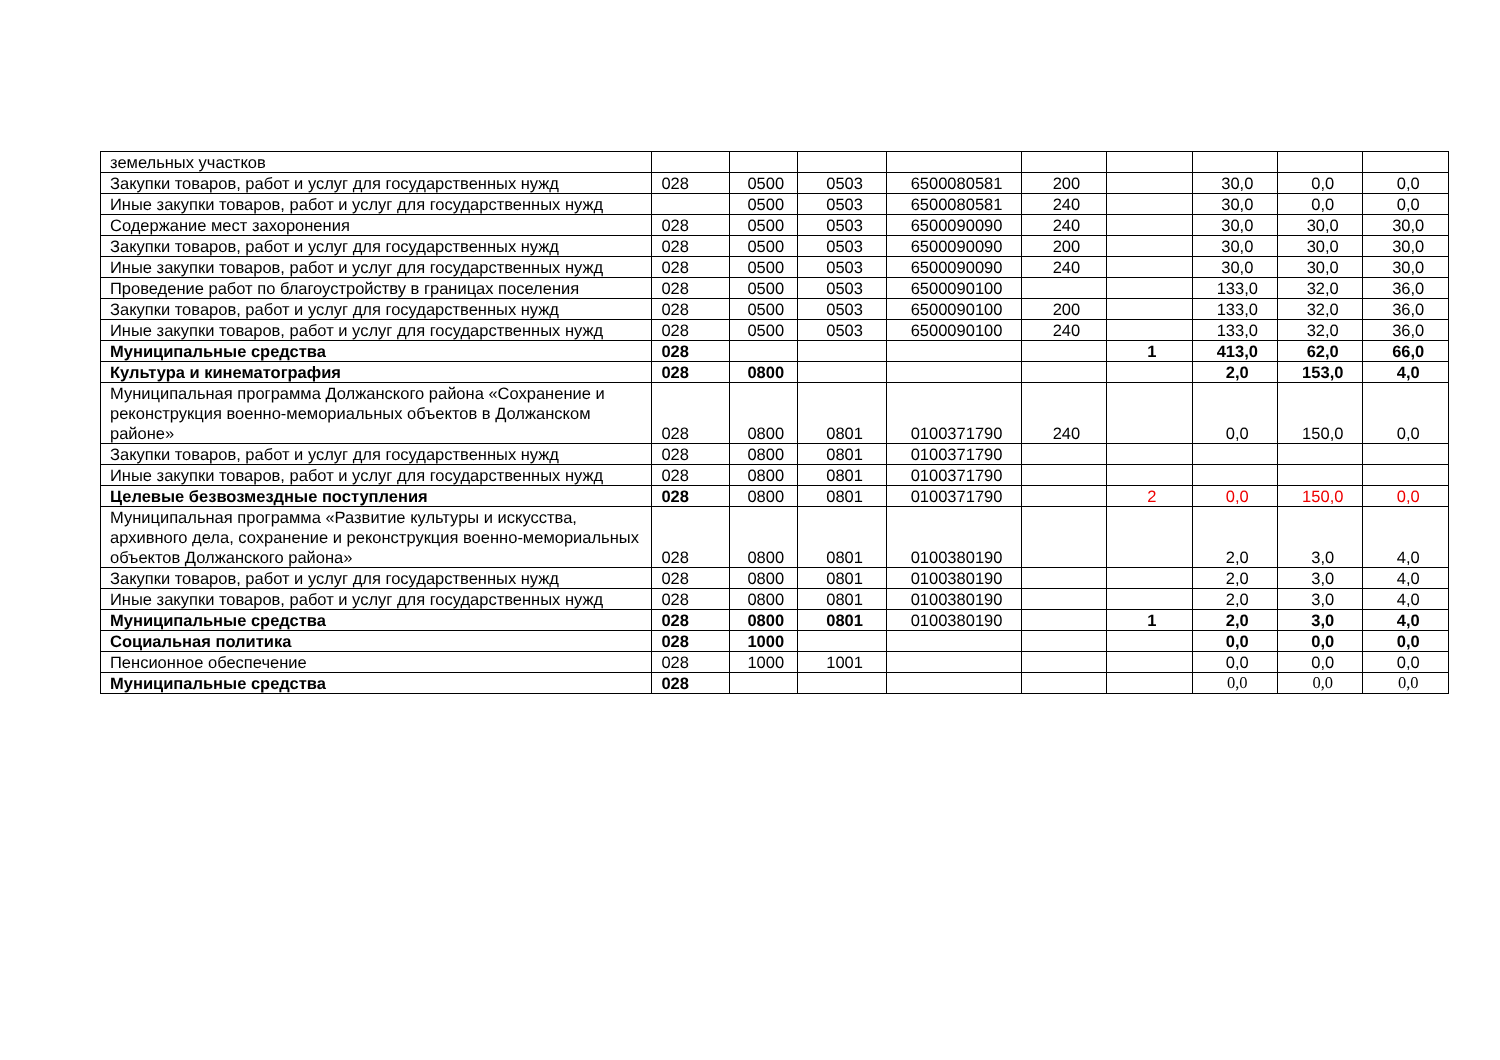| земельных участков | | | | | | | | | |
| Закупки товаров, работ и услуг для государственных нужд | 028 | 0500 | 0503 | 6500080581 | 200 | | 30,0 | 0,0 | 0,0 |
| Иные закупки товаров, работ и услуг для государственных нужд | | 0500 | 0503 | 6500080581 | 240 | | 30,0 | 0,0 | 0,0 |
| Содержание мест захоронения | 028 | 0500 | 0503 | 6500090090 | 240 | | 30,0 | 30,0 | 30,0 |
| Закупки товаров, работ и услуг для государственных нужд | 028 | 0500 | 0503 | 6500090090 | 200 | | 30,0 | 30,0 | 30,0 |
| Иные закупки товаров, работ и услуг для государственных нужд | 028 | 0500 | 0503 | 6500090090 | 240 | | 30,0 | 30,0 | 30,0 |
| Проведение работ по благоустройству в границах поселения | 028 | 0500 | 0503 | 6500090100 | | | 133,0 | 32,0 | 36,0 |
| Закупки товаров, работ и услуг для государственных нужд | 028 | 0500 | 0503 | 6500090100 | 200 | | 133,0 | 32,0 | 36,0 |
| Иные закупки товаров, работ и услуг для государственных нужд | 028 | 0500 | 0503 | 6500090100 | 240 | | 133,0 | 32,0 | 36,0 |
| Муниципальные средства | 028 | | | | | 1 | 413,0 | 62,0 | 66,0 |
| Культура и кинематография | 028 | 0800 | | | | | 2,0 | 153,0 | 4,0 |
| Муниципальная программа Должанского района «Сохранение и реконструкция военно-мемориальных объектов в Должанском районе» | 028 | 0800 | 0801 | 0100371790 | 240 | | 0,0 | 150,0 | 0,0 |
| Закупки товаров, работ и услуг для государственных нужд | 028 | 0800 | 0801 | 0100371790 | | | | | |
| Иные закупки товаров, работ и услуг для государственных нужд | 028 | 0800 | 0801 | 0100371790 | | | | | |
| Целевые безвозмездные поступления | 028 | 0800 | 0801 | 0100371790 | | 2 | 0,0 | 150,0 | 0,0 |
| Муниципальная программа «Развитие культуры и искусства, архивного дела, сохранение и реконструкция военно-мемориальных объектов Должанского района» | 028 | 0800 | 0801 | 0100380190 | | | 2,0 | 3,0 | 4,0 |
| Закупки товаров, работ и услуг для государственных нужд | 028 | 0800 | 0801 | 0100380190 | | | 2,0 | 3,0 | 4,0 |
| Иные закупки товаров, работ и услуг для государственных нужд | 028 | 0800 | 0801 | 0100380190 | | | 2,0 | 3,0 | 4,0 |
| Муниципальные средства | 028 | 0800 | 0801 | 0100380190 | | 1 | 2,0 | 3,0 | 4,0 |
| Социальная политика | 028 | 1000 | | | | | 0,0 | 0,0 | 0,0 |
| Пенсионное обеспечение | 028 | 1000 | 1001 | | | | 0,0 | 0,0 | 0,0 |
| Муниципальные средства | 028 | | | | | | 0,0 | 0,0 | 0,0 |